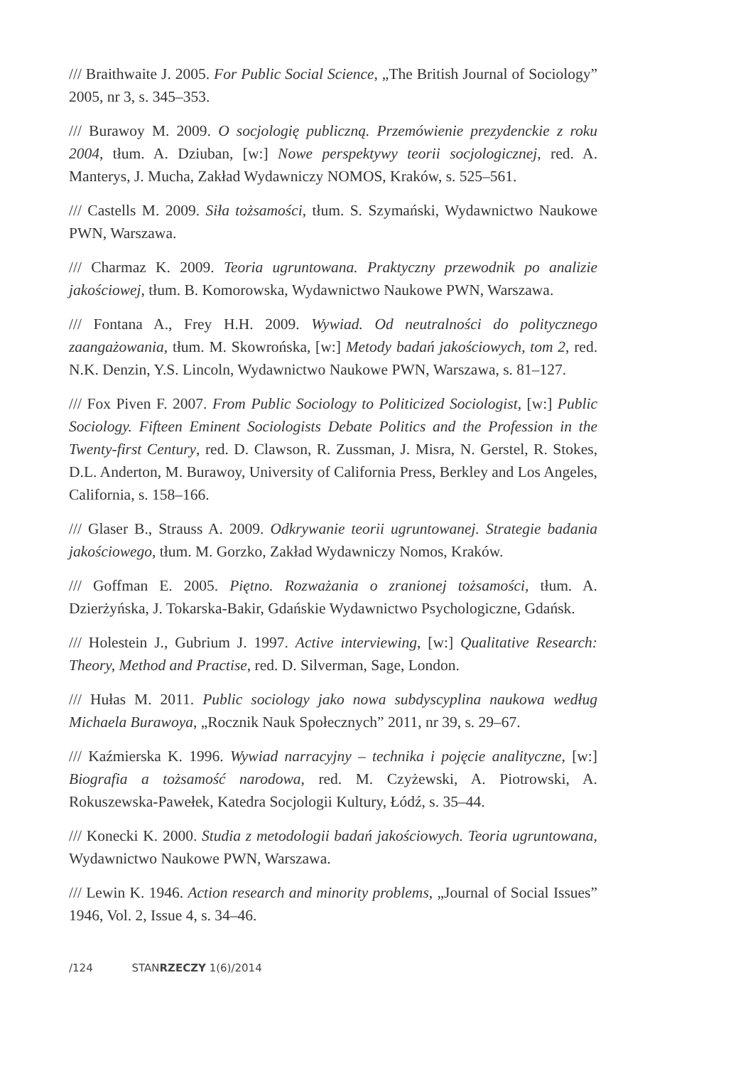/// Braithwaite J. 2005. For Public Social Science, „The British Journal of Sociology” 2005, nr 3, s. 345–353.
/// Burawoy M. 2009. O socjologię publiczną. Przemówienie prezydenckie z roku 2004, tłum. A. Dziuban, [w:] Nowe perspektywy teorii socjologicznej, red. A. Manterys, J. Mucha, Zakład Wydawniczy NOMOS, Kraków, s. 525–561.
/// Castells M. 2009. Siła tożsamości, tłum. S. Szymański, Wydawnictwo Naukowe PWN, Warszawa.
/// Charmaz K. 2009. Teoria ugruntowana. Praktyczny przewodnik po analizie jakościowej, tłum. B. Komorowska, Wydawnictwo Naukowe PWN, Warszawa.
/// Fontana A., Frey H.H. 2009. Wywiad. Od neutralności do politycznego zaangażowania, tłum. M. Skowrońska, [w:] Metody badań jakościowych, tom 2, red. N.K. Denzin, Y.S. Lincoln, Wydawnictwo Naukowe PWN, Warszawa, s. 81–127.
/// Fox Piven F. 2007. From Public Sociology to Politicized Sociologist, [w:] Public Sociology. Fifteen Eminent Sociologists Debate Politics and the Profession in the Twenty-first Century, red. D. Clawson, R. Zussman, J. Misra, N. Gerstel, R. Stokes, D.L. Anderton, M. Burawoy, University of California Press, Berkley and Los Angeles, California, s. 158–166.
/// Glaser B., Strauss A. 2009. Odkrywanie teorii ugruntowanej. Strategie badania jakościowego, tłum. M. Gorzko, Zakład Wydawniczy Nomos, Kraków.
/// Goffman E. 2005. Piętno. Rozważania o zranionej tożsamości, tłum. A. Dzierżyńska, J. Tokarska-Bakir, Gdańskie Wydawnictwo Psychologiczne, Gdańsk.
/// Holestein J., Gubrium J. 1997. Active interviewing, [w:] Qualitative Research: Theory, Method and Practise, red. D. Silverman, Sage, London.
/// Hułas M. 2011. Public sociology jako nowa subdyscyplina naukowa według Michaela Burawoya, „Rocznik Nauk Społecznych” 2011, nr 39, s. 29–67.
/// Kaźmierska K. 1996. Wywiad narracyjny – technika i pojęcie analityczne, [w:] Biografia a tożsamość narodowa, red. M. Czyżewski, A. Piotrowski, A. Rokuszewska-Pawełek, Katedra Socjologii Kultury, Łódź, s. 35–44.
/// Konecki K. 2000. Studia z metodologii badań jakościowych. Teoria ugruntowana, Wydawnictwo Naukowe PWN, Warszawa.
/// Lewin K. 1946. Action research and minority problems, „Journal of Social Issues” 1946, Vol. 2, Issue 4, s. 34–46.
/124 STANRZECZY 1(6)/2014